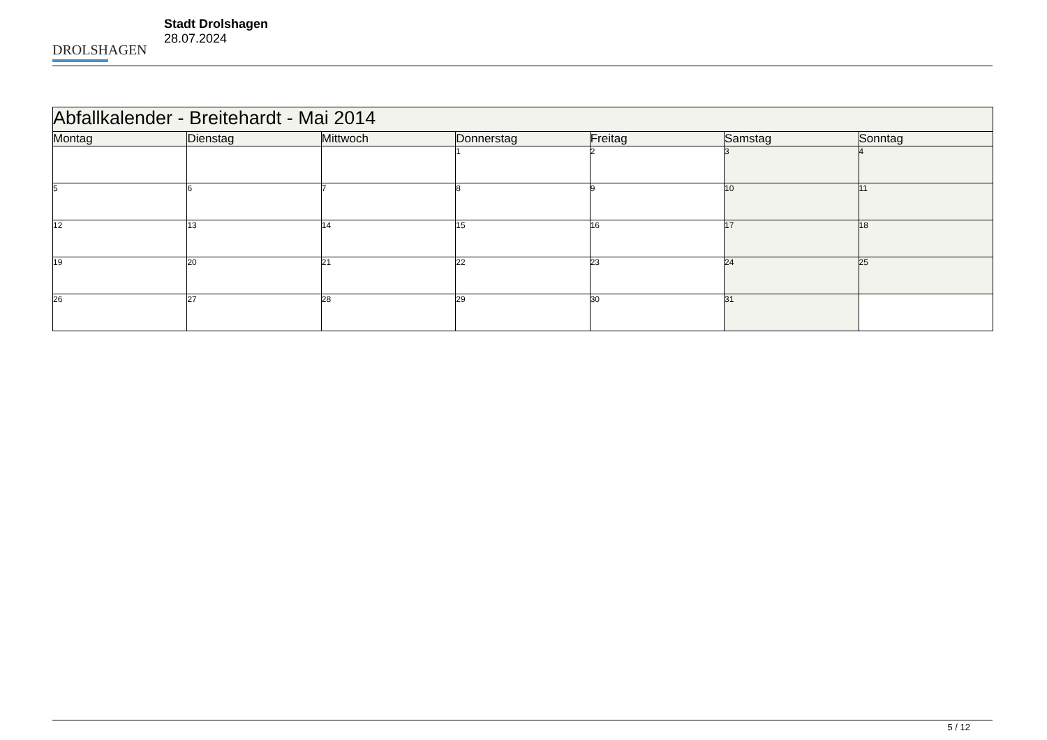DROLSHAGEN
Stadt Drolshagen
28.07.2024
| Abfallkalender - Breitehardt - Mai 2014 | | | | | | |
| Montag | Dienstag | Mittwoch | Donnerstag | Freitag | Samstag | Sonntag |
| | | | 1 | 2 | 3 | 4 |
| 5 | 6 | 7 | 8 | 9 | 10 | 11 |
| 12 | 13 | 14 | 15 | 16 | 17 | 18 |
| 19 | 20 | 21 | 22 | 23 | 24 | 25 |
| 26 | 27 | 28 | 29 | 30 | 31 | |
5 / 12